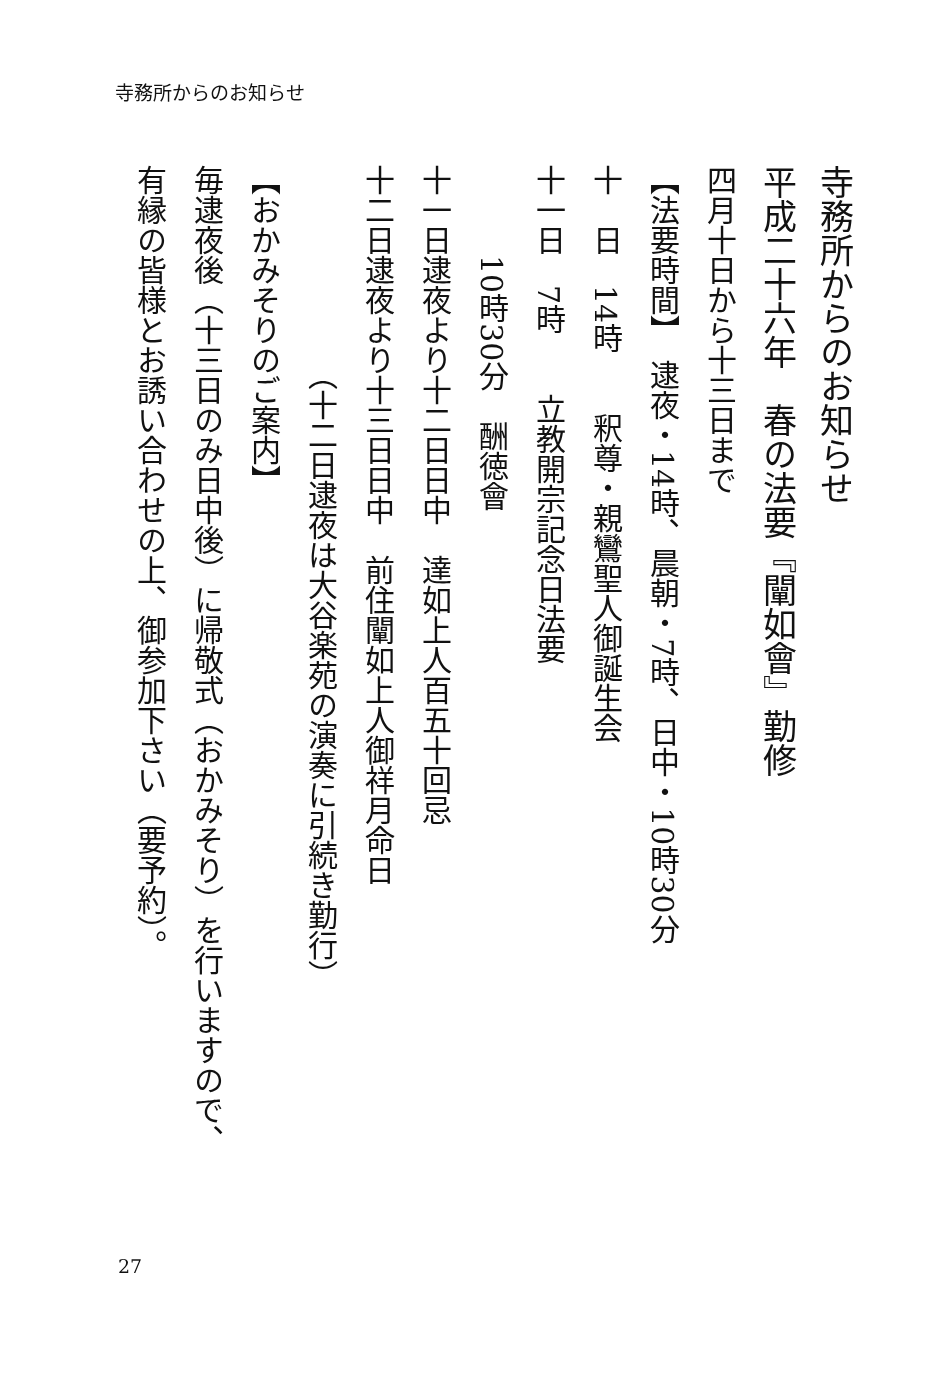寺務所からのお知らせ
寺務所からのお知らせ
平成二十六年　春の法要『闡如會』勤修
四月十日から十三日まで
【法要時間】　逮夜・14時、晨朝・7時、日中・10時30分
十　日　14時　　釈尊・親鸞聖人御誕生会
十一日　7時　　立教開宗記念日法要
　　　10時30分　酬徳會
十一日逮夜より十二日日中　達如上人百五十回忌
十二日逮夜より十三日日中　前住闡如上人御祥月命日
　　　　　　　（十二日逮夜は大谷楽苑の演奏に引続き勤行）
【おかみそりのご案内】
毎逮夜後（十三日のみ日中後）に帰敬式（おかみそり）を行いますので、
有縁の皆様とお誘い合わせの上、御参加下さい（要予約）。
27